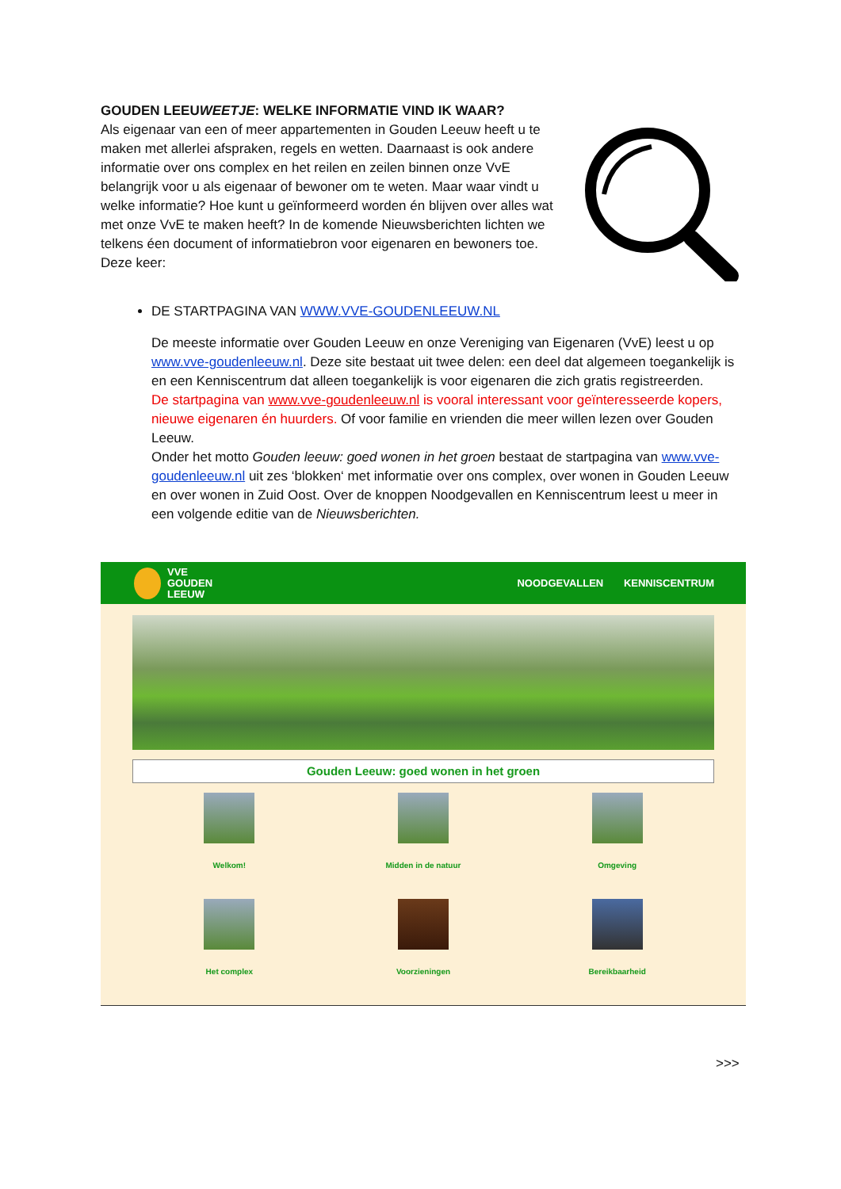GOUDEN LEEUWEETJE: WELKE INFORMATIE VIND IK WAAR?
Als eigenaar van een of meer appartementen in Gouden Leeuw heeft u te maken met allerlei afspraken, regels en wetten. Daarnaast is ook andere informatie over ons complex en het reilen en zeilen binnen onze VvE belangrijk voor u als eigenaar of bewoner om te weten. Maar waar vindt u welke informatie? Hoe kunt u geïnformeerd worden én blijven over alles wat met onze VvE te maken heeft? In de komende Nieuwsberichten lichten we telkens éen document of informatiebron voor eigenaren en bewoners toe. Deze keer:
DE STARTPAGINA VAN WWW.VVE-GOUDENLEEUW.NL
De meeste informatie over Gouden Leeuw en onze Vereniging van Eigenaren (VvE) leest u op www.vve-goudenleeuw.nl. Deze site bestaat uit twee delen: een deel dat algemeen toegankelijk is en een Kenniscentrum dat alleen toegankelijk is voor eigenaren die zich gratis registreerden.
De startpagina van www.vve-goudenleeuw.nl is vooral interessant voor geïnteresseerde kopers, nieuwe eigenaren én huurders. Of voor familie en vrienden die meer willen lezen over Gouden Leeuw.
Onder het motto Gouden leeuw: goed wonen in het groen bestaat de startpagina van www.vve-goudenleeuw.nl uit zes ‘blokken‘ met informatie over ons complex, over wonen in Gouden Leeuw en over wonen in Zuid Oost. Over de knoppen Noodgevallen en Kenniscentrum leest u meer in een volgende editie van de Nieuwsberichten.
VVE
GOUDEN
LEEUW
NOODGEVALLEN KENNISCENTRUM
Gouden Leeuw: goed wonen in het groen
Welkom!
Midden in de natuur
Omgeving
Het complex
Voorzieningen
Bereikbaarheid
>>>